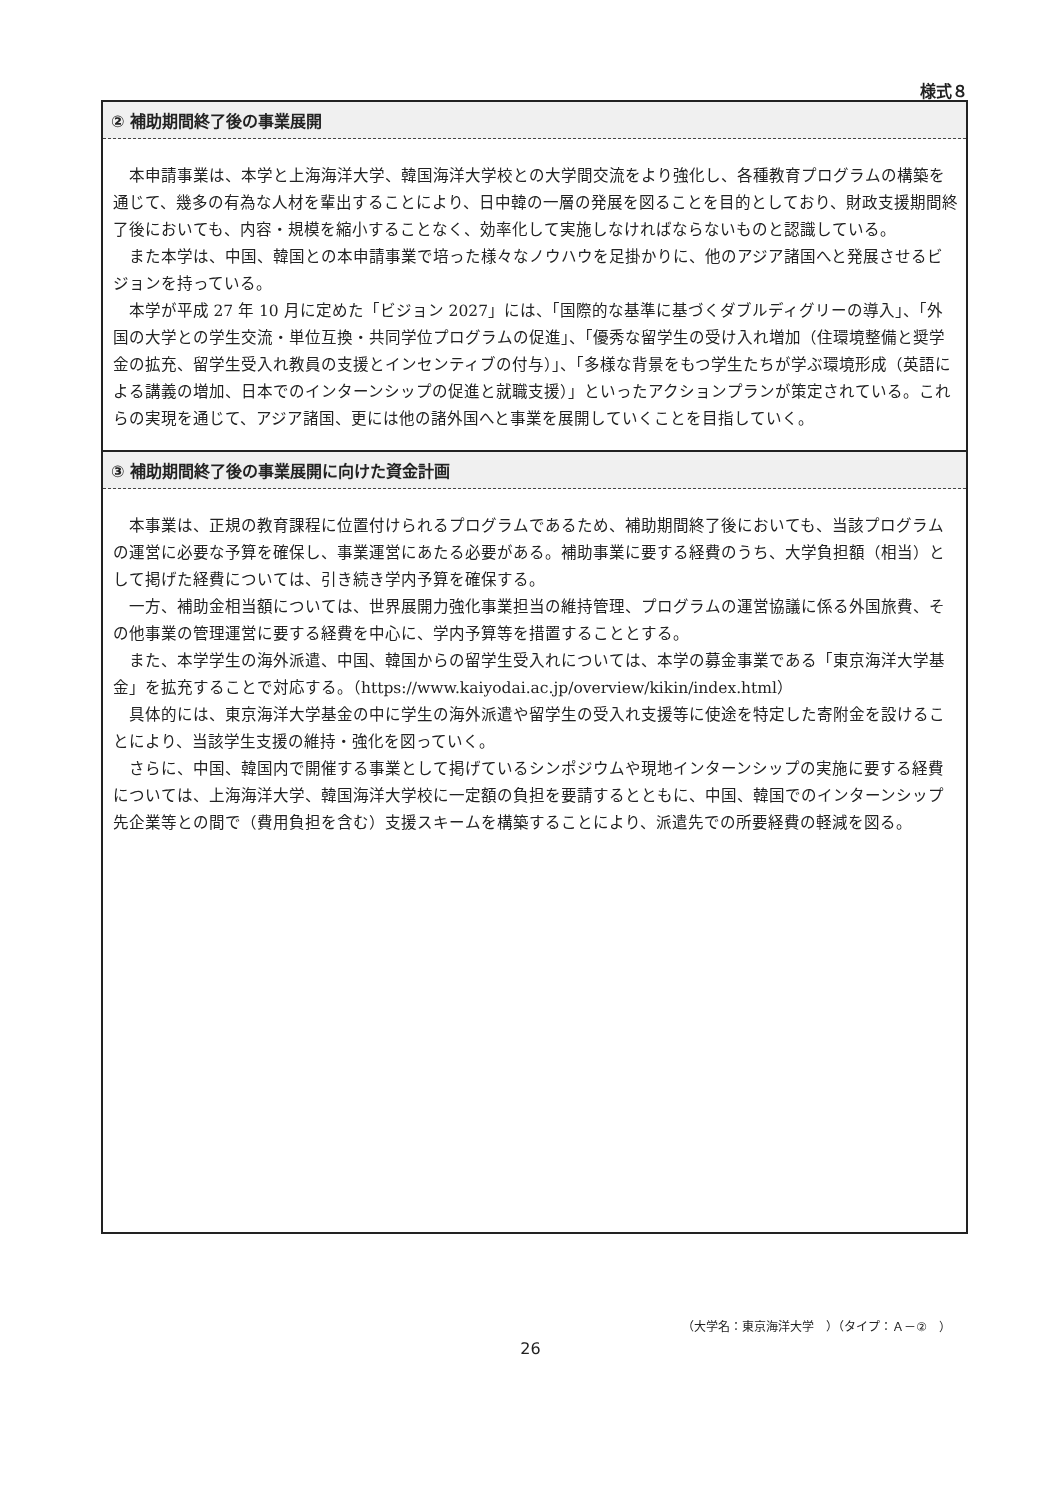様式８
② 補助期間終了後の事業展開
本申請事業は、本学と上海海洋大学、韓国海洋大学校との大学間交流をより強化し、各種教育プログラムの構築を通じて、幾多の有為な人材を輩出することにより、日中韓の一層の発展を図ることを目的としており、財政支援期間終了後においても、内容・規模を縮小することなく、効率化して実施しなければならないものと認識している。
また本学は、中国、韓国との本申請事業で培った様々なノウハウを足掛かりに、他のアジア諸国へと発展させるビジョンを持っている。
本学が平成 27 年 10 月に定めた「ビジョン 2027」には、「国際的な基準に基づくダブルディグリーの導入」、「外国の大学との学生交流・単位互換・共同学位プログラムの促進」、「優秀な留学生の受け入れ増加（住環境整備と奨学金の拡充、留学生受入れ教員の支援とインセンティブの付与）」、「多様な背景をもつ学生たちが学ぶ環境形成（英語による講義の増加、日本でのインターンシップの促進と就職支援）」といったアクションプランが策定されている。これらの実現を通じて、アジア諸国、更には他の諸外国へと事業を展開していくことを目指していく。
③ 補助期間終了後の事業展開に向けた資金計画
本事業は、正規の教育課程に位置付けられるプログラムであるため、補助期間終了後においても、当該プログラムの運営に必要な予算を確保し、事業運営にあたる必要がある。補助事業に要する経費のうち、大学負担額（相当）として掲げた経費については、引き続き学内予算を確保する。
一方、補助金相当額については、世界展開力強化事業担当の維持管理、プログラムの運営協議に係る外国旅費、その他事業の管理運営に要する経費を中心に、学内予算等を措置することとする。
また、本学学生の海外派遣、中国、韓国からの留学生受入れについては、本学の募金事業である「東京海洋大学基金」を拡充することで対応する。（https://www.kaiyodai.ac.jp/overview/kikin/index.html）
具体的には、東京海洋大学基金の中に学生の海外派遣や留学生の受入れ支援等に使途を特定した寄附金を設けることにより、当該学生支援の維持・強化を図っていく。
さらに、中国、韓国内で開催する事業として掲げているシンポジウムや現地インターンシップの実施に要する経費については、上海海洋大学、韓国海洋大学校に一定額の負担を要請するとともに、中国、韓国でのインターンシップ先企業等との間で（費用負担を含む）支援スキームを構築することにより、派遣先での所要経費の軽減を図る。
（大学名：東京海洋大学　）（タイプ：Ａ－②　）
26